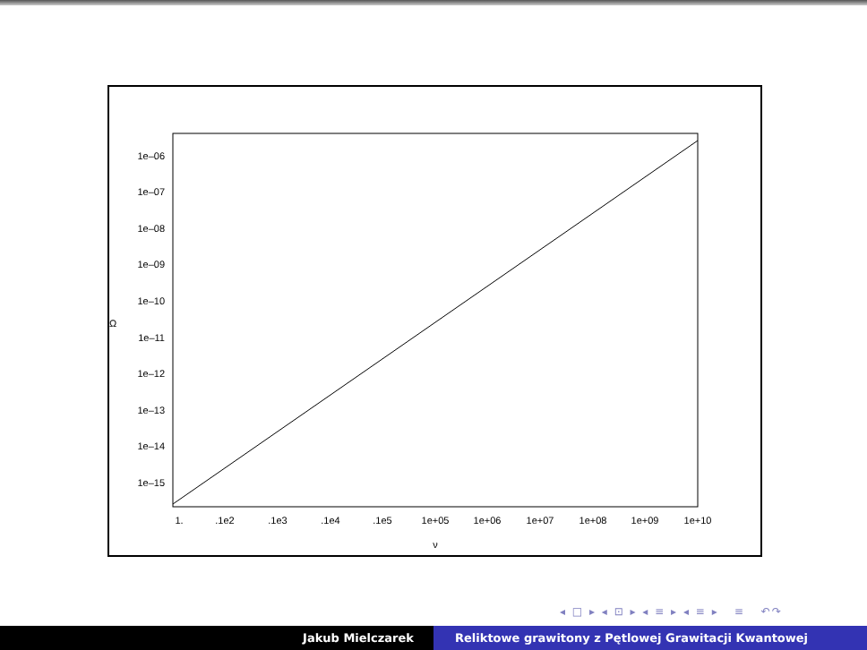1e–06
1e–07
1e–08
1e–09
1e–10
1e–11
1e–12
1e–13
1e–14
1e–15
Ω
1.
.1e2
.1e3
.1e4
.1e5
1e+05
1e+06
1e+07
1e+08
1e+09
1e+10
ν
◂ □ ▸ ◂ ⊡ ▸ ◂ ≡ ▸ ◂ ≡ ▸ ≡ ↶↷
Jakub Mielczarek Reliktowe grawitony z Pętlowej Grawitacji Kwantowej